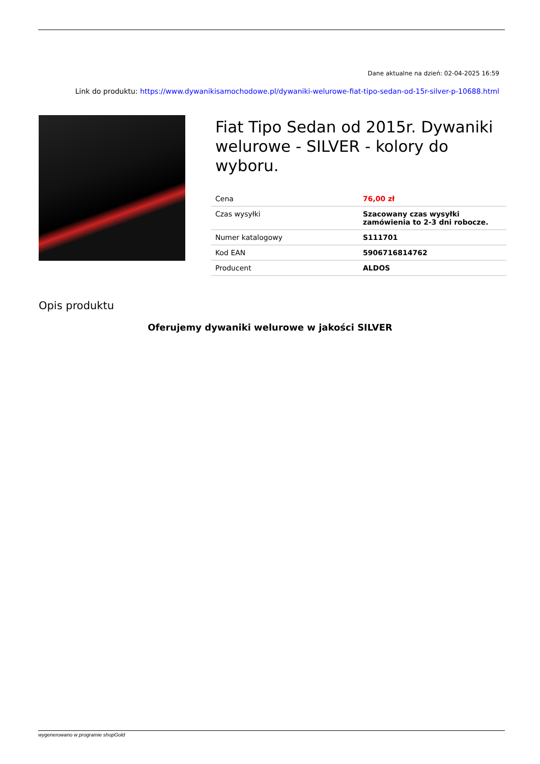Dane aktualne na dzień: 02-04-2025 16:59
Link do produktu: https://www.dywanikisamochodowe.pl/dywaniki-welurowe-fiat-tipo-sedan-od-15r-silver-p-10688.html
Fiat Tipo Sedan od 2015r. Dywaniki welurowe - SILVER - kolory do wyboru.
| Cena | 76,00 zł |
| Czas wysyłki | Szacowany czas wysyłki zamówienia to 2-3 dni robocze. |
| Numer katalogowy | S111701 |
| Kod EAN | 5906716814762 |
| Producent | ALDOS |
Opis produktu
Oferujemy dywaniki welurowe w jakości SILVER
wygenerowano w programie shopGold